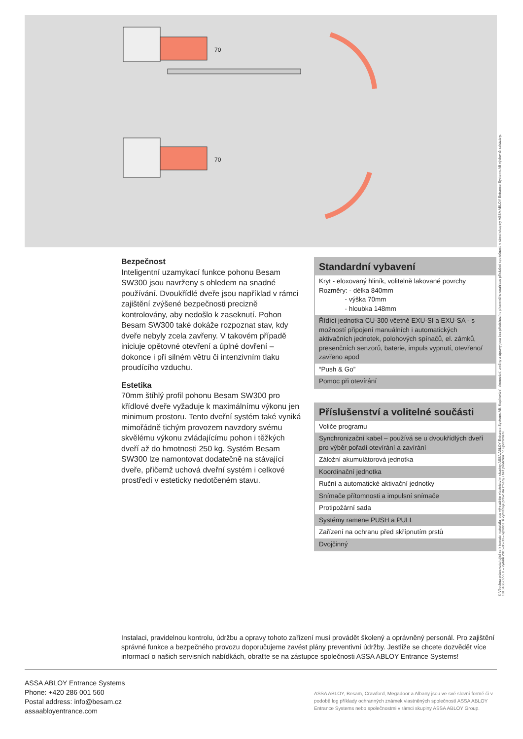70
70
Bezpečnost
Inteligentní uzamykací funkce pohonu Besam SW300 jsou navrženy s ohledem na snadné používání. Dvoukřídlé dveře jsou například v rámci zajištění zvýšené bezpečnosti precizně kontrolovány, aby nedošlo k zaseknutí. Pohon Besam SW300 také dokáže rozpoznat stav, kdy dveře nebyly zcela zavřeny. V takovém případě iniciuje opětovné otevření a úplné dovření – dokonce i při silném větru či intenzivním tlaku proudícího vzduchu.
Estetika
70mm štíhlý profil pohonu Besam SW300 pro křídlové dveře vyžaduje k maximálnímu výkonu jen minimum prostoru. Tento dveřní systém také vyniká mimořádně tichým provozem navzdory svému skvělému výkonu zvládajícímu pohon i těžkých dveří až do hmotnosti 250 kg. Systém Besam SW300 lze namontovat dodatečně na stávající dveře, přičemž uchová dveřní systém i celkové prostředí v esteticky nedotčeném stavu.
| Standardní vybavení |
| --- |
| Kryt - eloxovaný hliník, volitelně lakované povrchy Rozměry: - délka 840mm - výška 70mm - hloubka 148mm |
| Řídící jednotka CU-300 včetně EXU-SI a EXU-SA - s možností připojení manuálních i automatických aktivačních jednotek, polohových spínačů, el. zámků, presenčních senzorů, baterie, impuls vypnutí, otevřeno/ zavřeno apod |
| “Push & Go” |
| Pomoc při otevírání |
| Příslušenství a volitelné součásti |
| --- |
| Voliče programu |
| Synchronizační kabel – používá se u dvoukřídlých dveří pro výběr pořadí otevírání a zavírání |
| Záložní akumulátorová jednotka |
| Koordinační jednotka |
| Ruční a automatické aktivační jednotky |
| Snímače přítomnosti a impulsní snímače |
| Protipožární sada |
| Systémy ramene PUSH a PULL |
| Zařízení na ochranu před skřípnutím prstů |
| Dvojčinný |
Instalaci, pravidelnou kontrolu, údržbu a opravy tohoto zařízení musí provádět školený a oprávněný personál. Pro zajištění správné funkce a bezpečného provozu doporučujeme zavést plány preventivní údržby. Jestliže se chcete dozvědět více informací o našich servisních nabídkách, obraťte se na zástupce společnosti ASSA ABLOY Entrance Systems!
ASSA ABLOY Entrance Systems
Phone: +420 286 001 560
Postal address: info@besam.cz
assaabloyentrance.com
ASSA ABLOY, Besam, Crawford, Megadoor a Albany jsou ve své slovní formě či v podobě log příklady ochranných známek vlastněných společností ASSA ABLOY Entrance Systems nebo společnostmi v rámci skupiny ASSA ABLOY Group.
© Všechna práva vztahující se k tomuto materiálu jsou výhradním vlastnictvím skupiny ASSA ABLOY Entrance Systems AB. Kopírování, skenování, změny a úpravy jsou bez předchozího písemného souhlasu příslušné společnosti v rámci skupiny ASSA ABLOY Entrance Systems AB výslovně zakázány.
1010468-CZ-5.0 – vydání 2015-06-30 – výrobce si vyhrazuje právo na změny i bez předchozího upozornění.